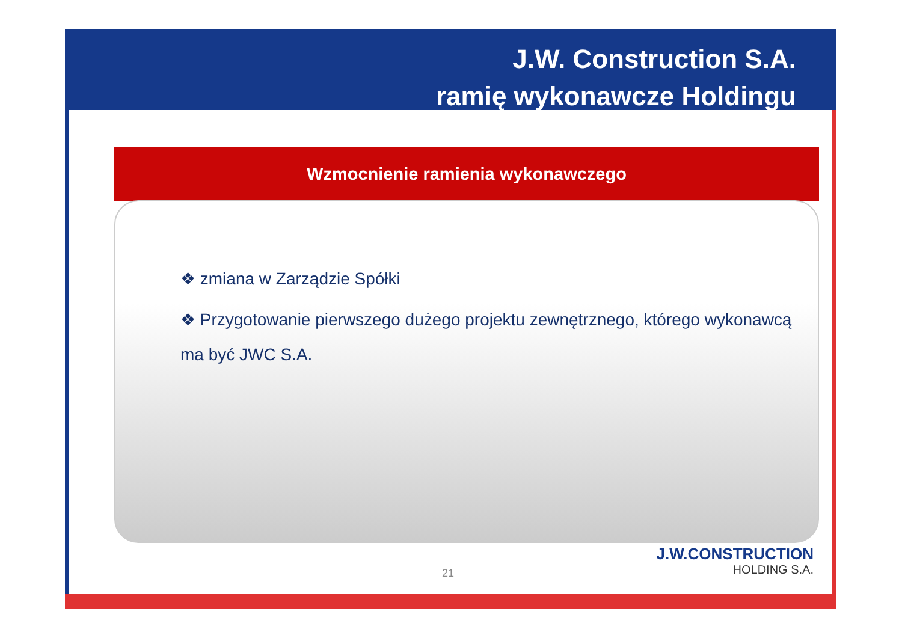J.W. Construction S.A.
ramię wykonawcze Holdingu
Wzmocnienie ramienia wykonawczego
❖ zmiana w Zarządzie Spółki
❖ Przygotowanie pierwszego dużego projektu zewnętrznego, którego wykonawcą ma być JWC S.A.
21
J.W.CONSTRUCTION
HOLDING S.A.